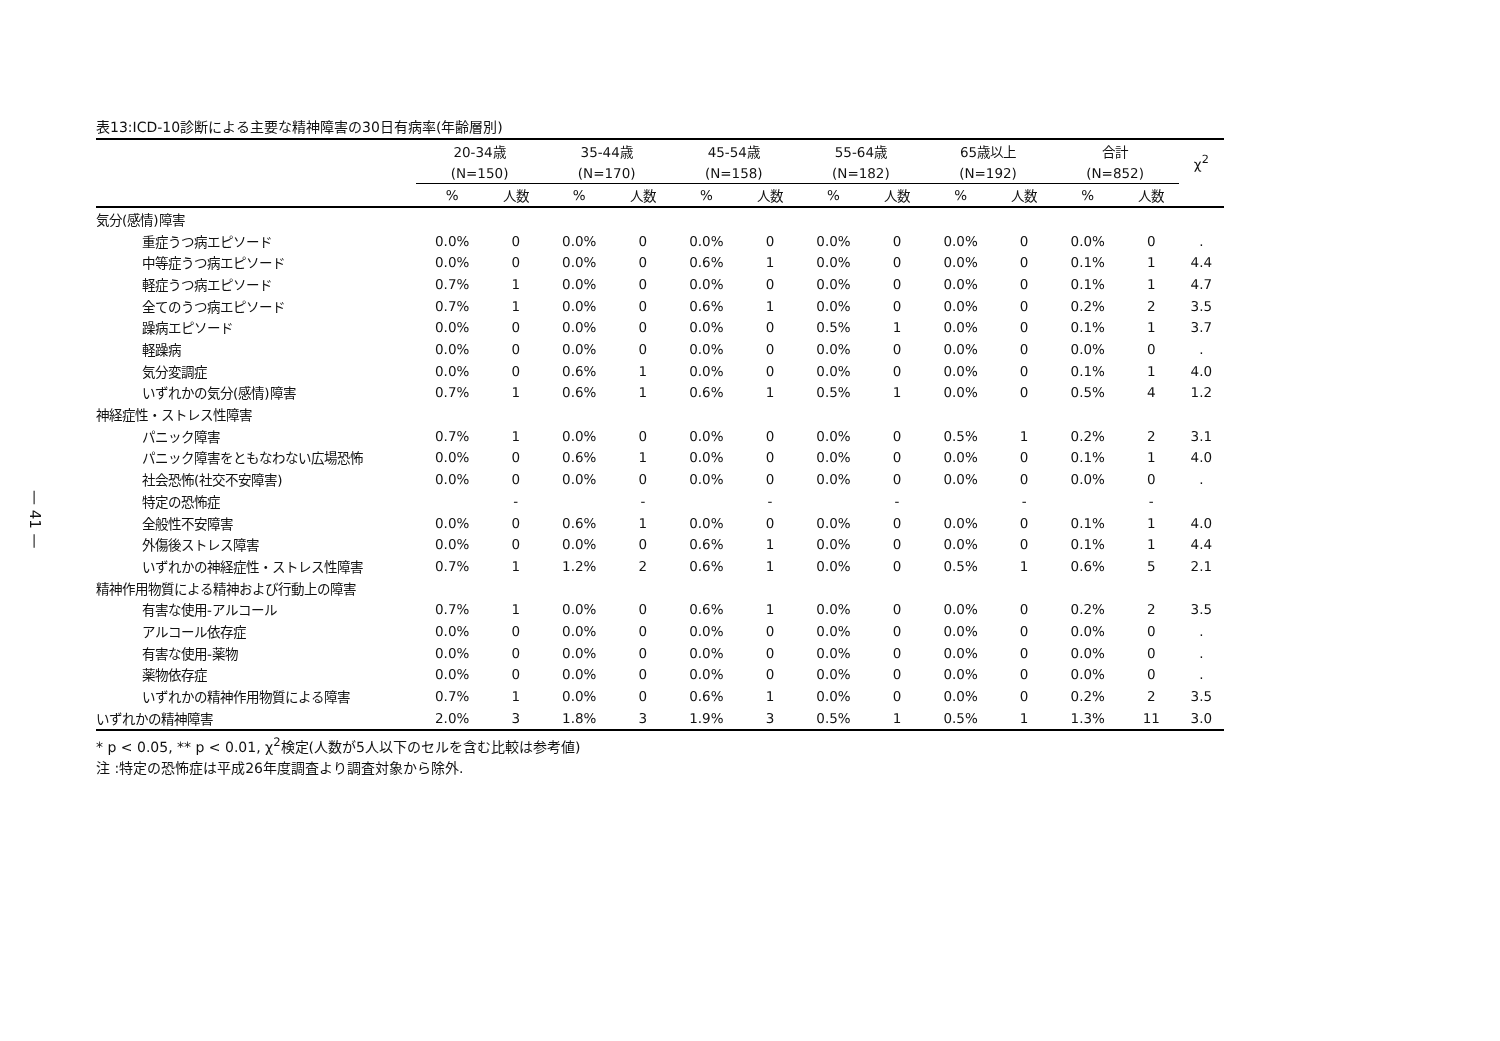— 41 —
表13:ICD-10診断による主要な精神障害の30日有病率(年齢層別)
| | 20-34歳 | | 35-44歳 | | 45-54歳 | | 55-64歳 | | 65歳以上 | | 合計 | | χ<sup>2</sup> |
| --- | --- | --- | --- | --- | --- | --- | --- | --- | --- | --- | --- | --- | --- |
| | (N=150) | | (N=170) | | (N=158) | | (N=182) | | (N=192) | | (N=852) | | |
| | % | 人数 | % | 人数 | % | 人数 | % | 人数 | % | 人数 | % | 人数 | |
| 気分(感情)障害 | | | | | | | | | | | | | |
| 重症うつ病エピソード | 0.0% | 0 | 0.0% | 0 | 0.0% | 0 | 0.0% | 0 | 0.0% | 0 | 0.0% | 0 | . |
| 中等症うつ病エピソード | 0.0% | 0 | 0.0% | 0 | 0.6% | 1 | 0.0% | 0 | 0.0% | 0 | 0.1% | 1 | 4.4 |
| 軽症うつ病エピソード | 0.7% | 1 | 0.0% | 0 | 0.0% | 0 | 0.0% | 0 | 0.0% | 0 | 0.1% | 1 | 4.7 |
| 全てのうつ病エピソード | 0.7% | 1 | 0.0% | 0 | 0.6% | 1 | 0.0% | 0 | 0.0% | 0 | 0.2% | 2 | 3.5 |
| 躁病エピソード | 0.0% | 0 | 0.0% | 0 | 0.0% | 0 | 0.5% | 1 | 0.0% | 0 | 0.1% | 1 | 3.7 |
| 軽躁病 | 0.0% | 0 | 0.0% | 0 | 0.0% | 0 | 0.0% | 0 | 0.0% | 0 | 0.0% | 0 | . |
| 気分変調症 | 0.0% | 0 | 0.6% | 1 | 0.0% | 0 | 0.0% | 0 | 0.0% | 0 | 0.1% | 1 | 4.0 |
| いずれかの気分(感情)障害 | 0.7% | 1 | 0.6% | 1 | 0.6% | 1 | 0.5% | 1 | 0.0% | 0 | 0.5% | 4 | 1.2 |
| 神経症性・ストレス性障害 | | | | | | | | | | | | | |
| パニック障害 | 0.7% | 1 | 0.0% | 0 | 0.0% | 0 | 0.0% | 0 | 0.5% | 1 | 0.2% | 2 | 3.1 |
| パニック障害をともなわない広場恐怖 | 0.0% | 0 | 0.6% | 1 | 0.0% | 0 | 0.0% | 0 | 0.0% | 0 | 0.1% | 1 | 4.0 |
| 社会恐怖(社交不安障害) | 0.0% | 0 | 0.0% | 0 | 0.0% | 0 | 0.0% | 0 | 0.0% | 0 | 0.0% | 0 | . |
| 特定の恐怖症 | | - | | - | | - | | - | | - | | - | |
| 全般性不安障害 | 0.0% | 0 | 0.6% | 1 | 0.0% | 0 | 0.0% | 0 | 0.0% | 0 | 0.1% | 1 | 4.0 |
| 外傷後ストレス障害 | 0.0% | 0 | 0.0% | 0 | 0.6% | 1 | 0.0% | 0 | 0.0% | 0 | 0.1% | 1 | 4.4 |
| いずれかの神経症性・ストレス性障害 | 0.7% | 1 | 1.2% | 2 | 0.6% | 1 | 0.0% | 0 | 0.5% | 1 | 0.6% | 5 | 2.1 |
| 精神作用物質による精神および行動上の障害 | | | | | | | | | | | | | |
| 有害な使用-アルコール | 0.7% | 1 | 0.0% | 0 | 0.6% | 1 | 0.0% | 0 | 0.0% | 0 | 0.2% | 2 | 3.5 |
| アルコール依存症 | 0.0% | 0 | 0.0% | 0 | 0.0% | 0 | 0.0% | 0 | 0.0% | 0 | 0.0% | 0 | . |
| 有害な使用-薬物 | 0.0% | 0 | 0.0% | 0 | 0.0% | 0 | 0.0% | 0 | 0.0% | 0 | 0.0% | 0 | . |
| 薬物依存症 | 0.0% | 0 | 0.0% | 0 | 0.0% | 0 | 0.0% | 0 | 0.0% | 0 | 0.0% | 0 | . |
| いずれかの精神作用物質による障害 | 0.7% | 1 | 0.0% | 0 | 0.6% | 1 | 0.0% | 0 | 0.0% | 0 | 0.2% | 2 | 3.5 |
| いずれかの精神障害 | 2.0% | 3 | 1.8% | 3 | 1.9% | 3 | 0.5% | 1 | 0.5% | 1 | 1.3% | 11 | 3.0 |
* p < 0.05, ** p < 0.01, χ<sup>2</sup>検定(人数が5人以下のセルを含む比較は参考値)
注 :特定の恐怖症は平成26年度調査より調査対象から除外.